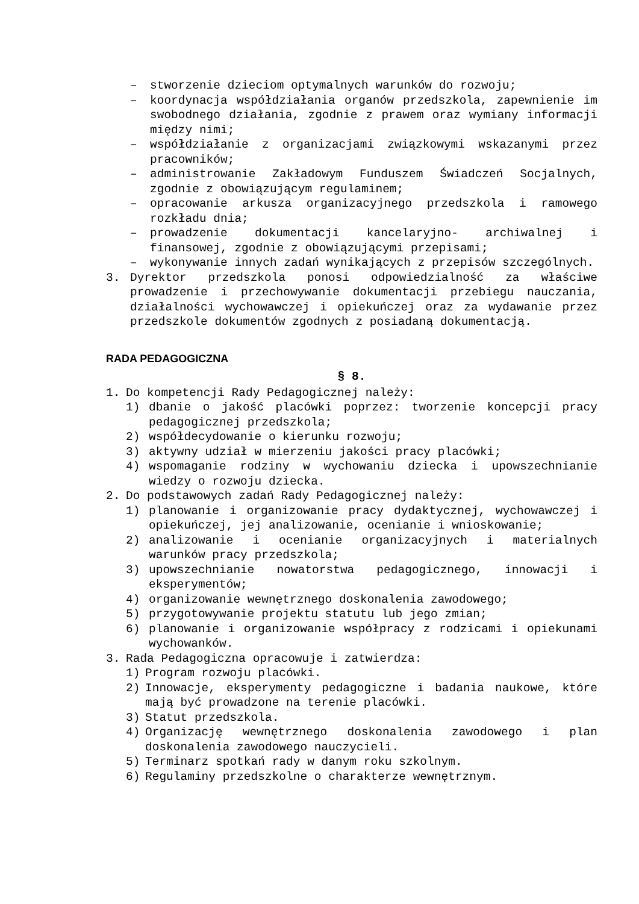– stworzenie dzieciom optymalnych warunków do rozwoju;
– koordynacja współdziałania organów przedszkola, zapewnienie im swobodnego działania, zgodnie z prawem oraz wymiany informacji między nimi;
– współdziałanie z organizacjami związkowymi wskazanymi przez pracowników;
– administrowanie Zakładowym Funduszem Świadczeń Socjalnych, zgodnie z obowiązującym regulaminem;
– opracowanie arkusza organizacyjnego przedszkola i ramowego rozkładu dnia;
– prowadzenie dokumentacji kancelaryjno- archiwalnej i finansowej, zgodnie z obowiązującymi przepisami;
– wykonywanie innych zadań wynikających z przepisów szczególnych.
3. Dyrektor przedszkola ponosi odpowiedzialność za właściwe prowadzenie i przechowywanie dokumentacji przebiegu nauczania, działalności wychowawczej i opiekuńczej oraz za wydawanie przez przedszkole dokumentów zgodnych z posiadaną dokumentacją.
RADA PEDAGOGICZNA
§ 8.
1. Do kompetencji Rady Pedagogicznej należy:
1) dbanie o jakość placówki poprzez: tworzenie koncepcji pracy pedagogicznej przedszkola;
2) współdecydowanie o kierunku rozwoju;
3) aktywny udział w mierzeniu jakości pracy placówki;
4) wspomaganie rodziny w wychowaniu dziecka i upowszechnianie wiedzy o rozwoju dziecka.
2. Do podstawowych zadań Rady Pedagogicznej należy:
1) planowanie i organizowanie pracy dydaktycznej, wychowawczej i opiekuńczej, jej analizowanie, ocenianie i wnioskowanie;
2) analizowanie i ocenianie organizacyjnych i materialnych warunków pracy przedszkola;
3) upowszechnianie nowatorstwa pedagogicznego, innowacji i eksperymentów;
4) organizowanie wewnętrznego doskonalenia zawodowego;
5) przygotowywanie projektu statutu lub jego zmian;
6) planowanie i organizowanie współpracy z rodzicami i opiekunami wychowanków.
3. Rada Pedagogiczna opracowuje i zatwierdza:
1) Program rozwoju placówki.
2) Innowacje, eksperymenty pedagogiczne i badania naukowe, które mają być prowadzone na terenie placówki.
3) Statut przedszkola.
4) Organizację wewnętrznego doskonalenia zawodowego i plan doskonalenia zawodowego nauczycieli.
5) Terminarz spotkań rady w danym roku szkolnym.
6) Regulaminy przedszkolne o charakterze wewnętrznym.